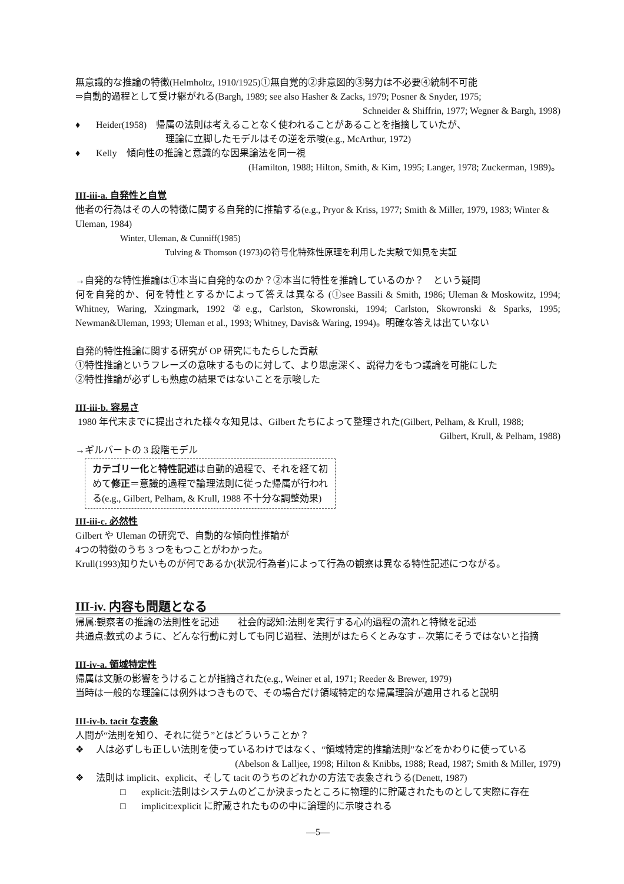無意識的な推論の特徴(Helmholtz, 1910/1925)①無自覚的②非意図的③努力は不必要④統制不可能
⇒自動的過程として受け継がれる(Bargh, 1989; see also Hasher & Zacks, 1979; Posner & Snyder, 1975;
Schneider & Shiffrin, 1977; Wegner & Bargh, 1998)
♦ Heider(1958)　帰属の法則は考えることなく使われることがあることを指摘していたが、
理論に立脚したモデルはその逆を示唆(e.g., McArthur, 1972)
♦ Kelly　傾向性の推論と意識的な因果論法を同一視
(Hamilton, 1988; Hilton, Smith, & Kim, 1995; Langer, 1978; Zuckerman, 1989)。
III-iii-a. 自発性と自覚
他者の行為はその人の特徴に関する自発的に推論する(e.g., Pryor & Kriss, 1977; Smith & Miller, 1979, 1983; Winter & Uleman, 1984)
Winter, Uleman, & Cunniff(1985)
Tulving & Thomson (1973)の符号化特殊性原理を利用した実験で知見を実証
→自発的な特性推論は①本当に自発的なのか？②本当に特性を推論しているのか？　という疑問
何を自発的か、何を特性とするかによって答えは異なる (①see Bassili & Smith, 1986; Uleman & Moskowitz, 1994; Whitney, Waring, Xzingmark, 1992 ②e.g., Carlston, Skowronski, 1994; Carlston, Skowronski & Sparks, 1995; Newman&Uleman, 1993; Uleman et al., 1993; Whitney, Davis& Waring, 1994)。明確な答えは出ていない
自発的特性推論に関する研究が OP 研究にもたらした貢献
①特性推論というフレーズの意味するものに対して、より思慮深く、説得力をもつ議論を可能にした
②特性推論が必ずしも熟慮の結果ではないことを示唆した
III-iii-b. 容易さ
1980 年代末までに提出された様々な知見は、Gilbert たちによって整理された(Gilbert, Pelham, & Krull, 1988;
Gilbert, Krull, & Pelham, 1988)
→ギルバートの 3 段階モデル
カテゴリー化と特性記述は自動的過程で、それを経て初めて修正＝意識的過程で論理法則に従った帰属が行われる(e.g., Gilbert, Pelham, & Krull, 1988 不十分な調整効果)
III-iii-c. 必然性
Gilbert や Uleman の研究で、自動的な傾向性推論が
4つの特徴のうち 3 つをもつことがわかった。
Krull(1993)知りたいものが何であるか(状況/行為者)によって行為の観察は異なる特性記述につながる。
III-iv. 内容も問題となる
帰属:観察者の推論の法則性を記述　　社会的認知:法則を実行する心的過程の流れと特徴を記述
共通点:数式のように、どんな行動に対しても同じ過程、法則がはたらくとみなす←次第にそうではないと指摘
III-iv-a. 領域特定性
帰属は文脈の影響をうけることが指摘された(e.g., Weiner et al, 1971; Reeder & Brewer, 1979)
当時は一般的な理論には例外はつきもので、その場合だけ領域特定的な帰属理論が適用されると説明
III-iv-b. tacit な表象
人間が“法則を知り、それに従う”とはどういうことか？
❖ 人は必ずしも正しい法則を使っているわけではなく、“領域特定的推論法則”などをかわりに使っている
(Abelson & Lalljee, 1998; Hilton & Knibbs, 1988; Read, 1987; Smith & Miller, 1979)
❖ 法則は implicit、explicit、そして tacit のうちのどれかの方法で表象されうる(Denett, 1987)
□ explicit:法則はシステムのどこか決まったところに物理的に貯蔵されたものとして実際に存在
□ implicit:explicit に貯蔵されたものの中に論理的に示唆される
—5—